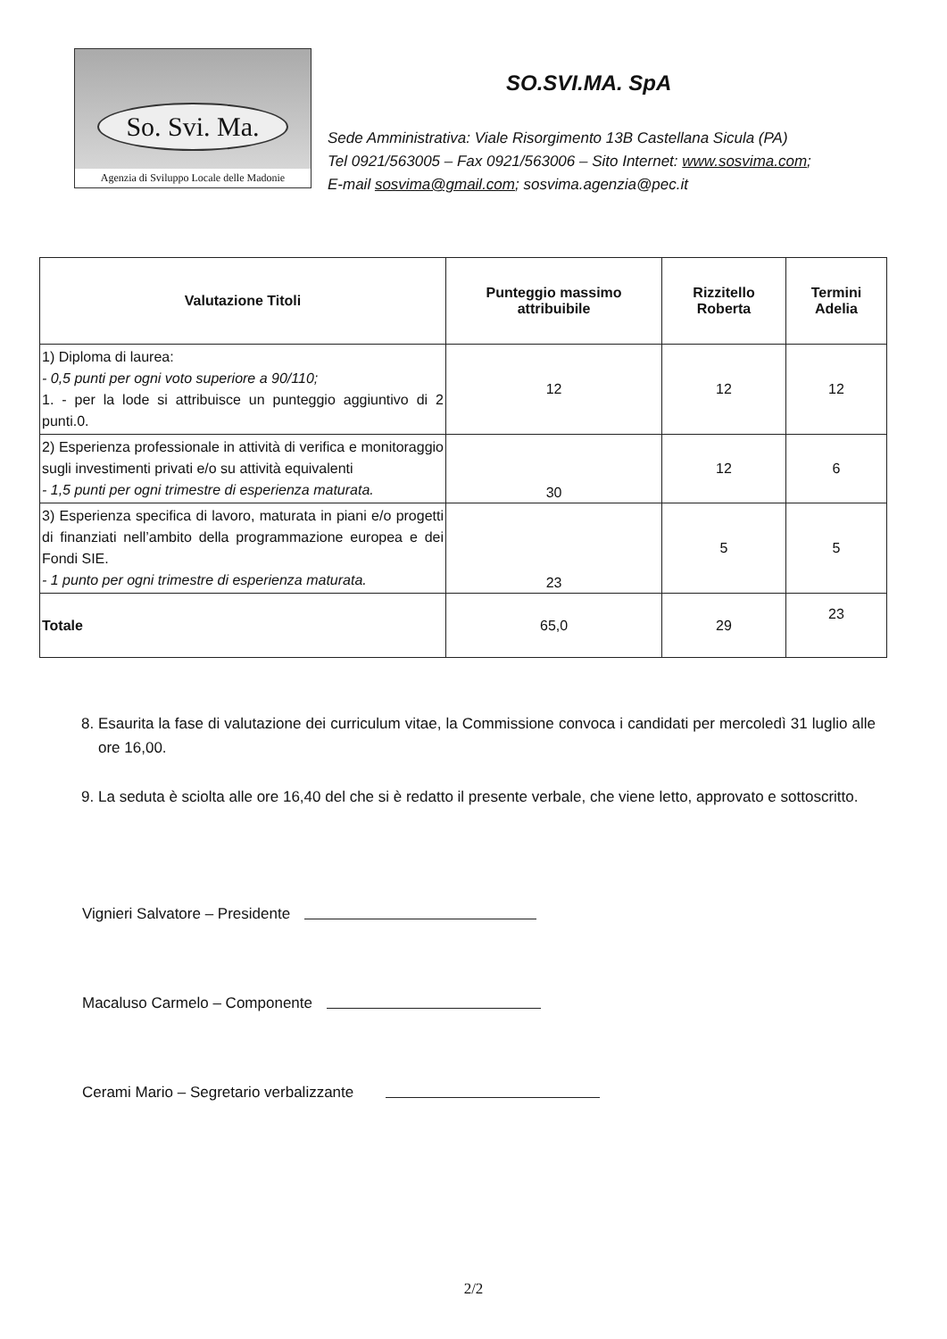So. Svi. Ma.
Agenzia di Sviluppo Locale delle Madonie
SO.SVI.MA. SpA
Sede Amministrativa: Viale Risorgimento 13B Castellana Sicula (PA)
Tel 0921/563005 – Fax 0921/563006 – Sito Internet: www.sosvima.com;
E-mail sosvima@gmail.com; sosvima.agenzia@pec.it
| Valutazione Titoli | Punteggio massimo attribuibile | Rizzitello Roberta | Termini Adelia |
| --- | --- | --- | --- |
| 1) Diploma di laurea: - 0,5 punti per ogni voto superiore a 90/110; 1. - per la lode si attribuisce un punteggio aggiuntivo di 2 punti.0. | 12 | 12 | 12 |
| 2) Esperienza professionale in attività di verifica e monitoraggio sugli investimenti privati e/o su attività equivalenti - 1,5 punti per ogni trimestre di esperienza maturata. | 30 | 12 | 6 |
| 3) Esperienza specifica di lavoro, maturata in piani e/o progetti di finanziati nell’ambito della programmazione europea e dei Fondi SIE. - 1 punto per ogni trimestre di esperienza maturata. | 23 | 5 | 5 |
| Totale | 65,0 | 29 | 23 |
8. Esaurita la fase di valutazione dei curriculum vitae, la Commissione convoca i candidati per mercoledì 31 luglio alle ore 16,00.
9. La seduta è sciolta alle ore 16,40 del che si è redatto il presente verbale, che viene letto, approvato e sottoscritto.
Vignieri Salvatore – Presidente
Macaluso Carmelo – Componente
Cerami Mario – Segretario verbalizzante
2/2